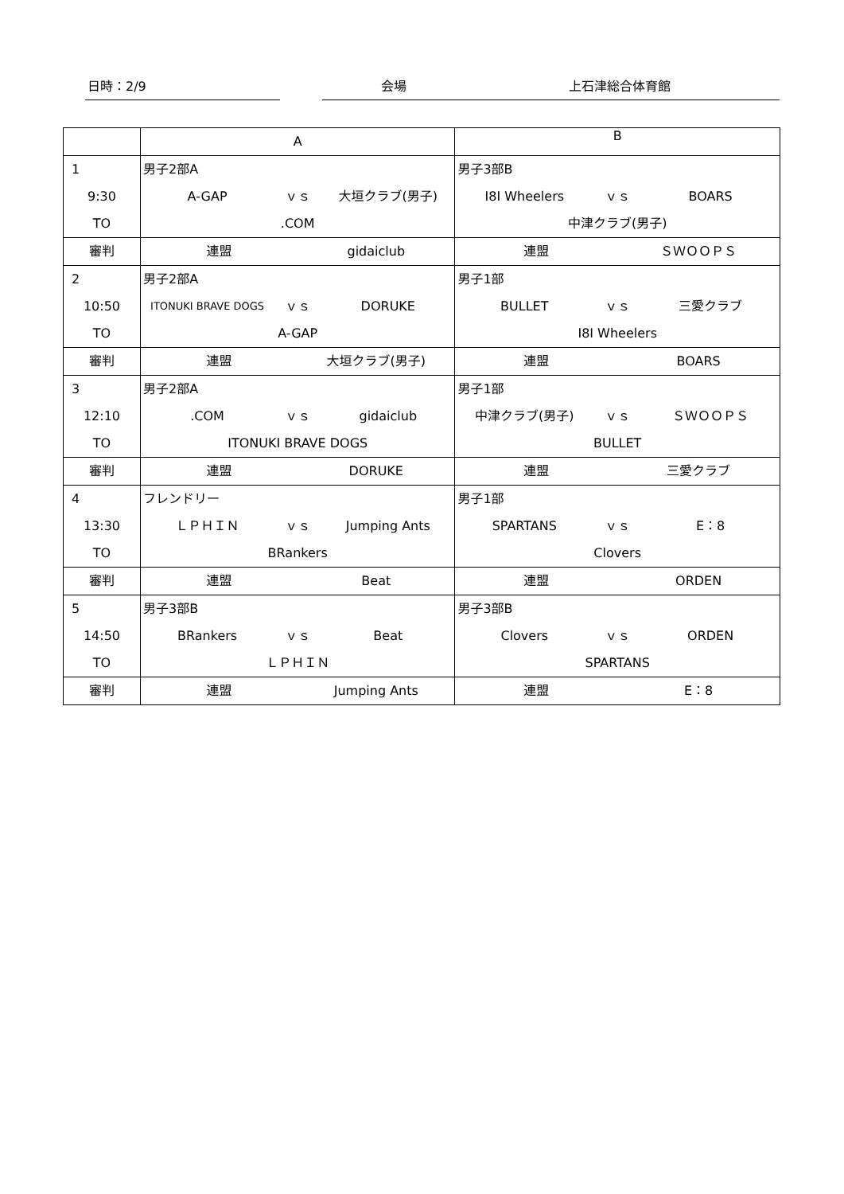日時：2/9 会場 上石津総合体育館
| | A | B |
| --- | --- | --- |
| 1 9:30 TO | 男子2部A A-GAP ｖｓ 大垣クラブ(男子) .COM | 男子3部B I8I Wheelers ｖｓ BOARS 中津クラブ(男子) |
| 審判 | 連盟 gidaiclub | 連盟 ＳＷＯＯＰＳ |
| 2 10:50 TO | 男子2部A ITONUKI BRAVE DOGS ｖｓ DORUKE A-GAP | 男子1部 BULLET ｖｓ 三愛クラブ I8I Wheelers |
| 審判 | 連盟 大垣クラブ(男子) | 連盟 BOARS |
| 3 12:10 TO | 男子2部A .COM ｖｓ gidaiclub ITONUKI BRAVE DOGS | 男子1部 中津クラブ(男子) ｖｓ ＳＷＯＯＰＳ BULLET |
| 審判 | 連盟 DORUKE | 連盟 三愛クラブ |
| 4 13:30 TO | フレンドリー ＬＰＨＩＮ ｖｓ Jumping Ants BRankers | 男子1部 SPARTANS ｖｓ E：8 Clovers |
| 審判 | 連盟 Beat | 連盟 ORDEN |
| 5 14:50 TO | 男子3部B BRankers ｖｓ Beat ＬＰＨＩＮ | 男子3部B Clovers ｖｓ ORDEN SPARTANS |
| 審判 | 連盟 Jumping Ants | 連盟 E：8 |